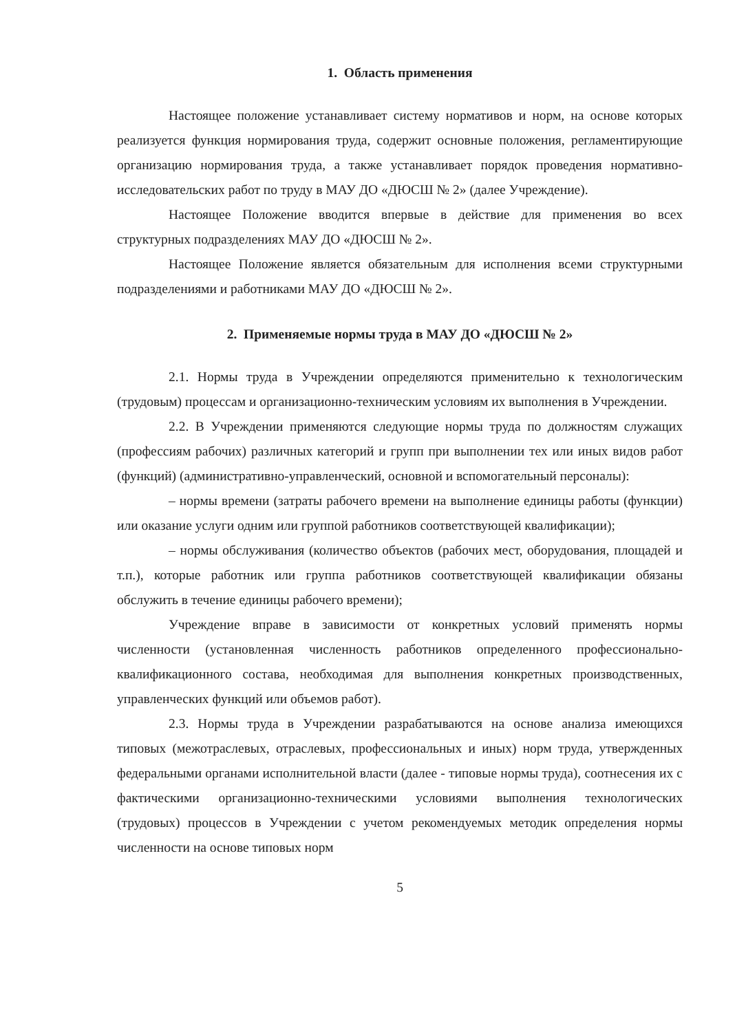1. Область применения
Настоящее положение устанавливает систему нормативов и норм, на основе которых реализуется функция нормирования труда, содержит основные положения, регламентирующие организацию нормирования труда, а также устанавливает порядок проведения нормативно-исследовательских работ по труду в МАУ ДО «ДЮСШ № 2» (далее Учреждение).
Настоящее Положение вводится впервые в действие для применения во всех структурных подразделениях МАУ ДО «ДЮСШ № 2».
Настоящее Положение является обязательным для исполнения всеми структурными подразделениями и работниками МАУ ДО «ДЮСШ № 2».
2. Применяемые нормы труда в МАУ ДО «ДЮСШ № 2»
2.1. Нормы труда в Учреждении определяются применительно к технологическим (трудовым) процессам и организационно-техническим условиям их выполнения в Учреждении.
2.2. В Учреждении применяются следующие нормы труда по должностям служащих (профессиям рабочих) различных категорий и групп при выполнении тех или иных видов работ (функций) (административно-управленческий, основной и вспомогательный персоналы):
– нормы времени (затраты рабочего времени на выполнение единицы работы (функции) или оказание услуги одним или группой работников соответствующей квалификации);
– нормы обслуживания (количество объектов (рабочих мест, оборудования, площадей и т.п.), которые работник или группа работников соответствующей квалификации обязаны обслужить в течение единицы рабочего времени);
Учреждение вправе в зависимости от конкретных условий применять нормы численности (установленная численность работников определенного профессионально-квалификационного состава, необходимая для выполнения конкретных производственных, управленческих функций или объемов работ).
2.3. Нормы труда в Учреждении разрабатываются на основе анализа имеющихся типовых (межотраслевых, отраслевых, профессиональных и иных) норм труда, утвержденных федеральными органами исполнительной власти (далее - типовые нормы труда), соотнесения их с фактическими организационно-техническими условиями выполнения технологических (трудовых) процессов в Учреждении с учетом рекомендуемых методик определения нормы численности на основе типовых норм
5